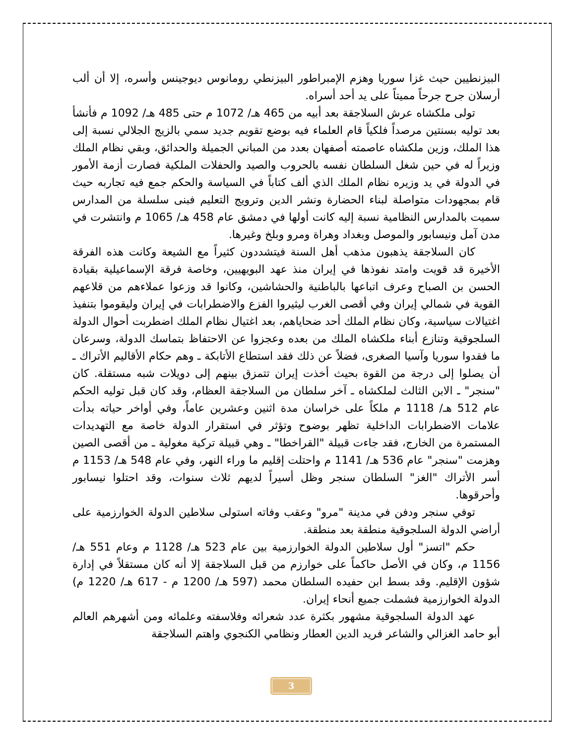البيزنطيين حيث غزا سوريا وهزم الإمبراطور البيزنطي رومانوس ديوجينس وأسره، إلا أن ألب أرسلان جرح جرحاً مميتاً على يد أحد أسراه.
تولى ملكشاه عرش السلاجقة بعد أبيه من 465 هـ/ 1072 م حتى 485 هـ/ 1092 م فأنشأ بعد توليه بسنتين مرصداً فلكياً قام العلماء فيه بوضع تقويم جديد سمي بالزيج الجلالي نسبة إلى هذا الملك، وزين ملكشاه عاصمته أصفهان بعدد من المباني الجميلة والحدائق، وبقي نظام الملك وزيراً له في حين شغل السلطان نفسه بالحروب والصيد والحفلات الملكية فصارت أزمة الأمور في الدولة في يد وزيره نظام الملك الذي ألف كتاباً في السياسة والحكم جمع فيه تجاربه حيث قام بمجهودات متواصلة لبناء الحضارة ونشر الدين وترويج التعليم فبنى سلسلة من المدارس سميت بالمدارس النظامية نسبة إليه كانت أولها في دمشق عام 458 هـ/ 1065 م وانتشرت في مدن آمل ونيسابور والموصل وبغداد وهراة ومرو وبلخ وغيرها.
كان السلاجقة يذهبون مذهب أهل السنة فيتشددون كثيراً مع الشيعة وكانت هذه الفرقة الأخيرة قد قويت وامتد نفوذها في إيران منذ عهد البويهيين، وخاصة فرقة الإسماعيلية بقيادة الحسن بن الصباح وعرف اتباعها بالباطنية والحشاشين، وكانوا قد وزعوا عملاءهم من قلاعهم القوية في شمالي إيران وفي أقصى الغرب ليثيروا الفزع والاضطرابات في إيران وليقوموا بتنفيذ اغتيالات سياسية، وكان نظام الملك أحد ضحاياهم، بعد اغتيال نظام الملك اضطربت أحوال الدولة السلجوقية وتنازع أبناء ملكشاه الملك من بعده وعجزوا عن الاحتفاظ بتماسك الدولة، وسرعان ما فقدوا سوريا وآسيا الصغرى، فضلاً عن ذلك فقد استطاع الأتابكة ـ وهم حكام الأقاليم الأتراك ـ أن يصلوا إلى درجة من القوة بحيث أخذت إيران تتمزق بينهم إلى دويلات شبه مستقلة. كان "سنجر" ـ الابن الثالث لملكشاه ـ آخر سلطان من السلاجقة العظام، وقد كان قبل توليه الحكم عام 512 هـ/ 1118 م ملكاً على خراسان مدة اثنين وعشرين عاماً، وفي أواخر حياته بدأت علامات الاضطرابات الداخلية تظهر بوضوح وتؤثر في استقرار الدولة خاصة مع التهديدات المستمرة من الخارج، فقد جاءت قبيلة "القراخطا" ـ وهي قبيلة تركية مغولية ـ من أقصى الصين وهزمت "سنجر" عام 536 هـ/ 1141 م واحتلت إقليم ما وراء النهر، وفي عام 548 هـ/ 1153 م أسر الأتراك "الغز" السلطان سنجر وظل أسيراً لديهم ثلاث سنوات، وقد احتلوا نيسابور وأحرقوها.
توفي سنجر ودفن في مدينة "مرو" وعقب وفاته استولى سلاطين الدولة الخوارزمية على أراضي الدولة السلجوقية منطقة بعد منطقة.
حكم "اتسز" أول سلاطين الدولة الخوارزمية بين عام 523 هـ/ 1128 م وعام 551 هـ/ 1156 م، وكان في الأصل حاكماً على خوارزم من قبل السلاجقة إلا أنه كان مستقلاً في إدارة شؤون الإقليم. وقد بسط ابن حفيده السلطان محمد (597 هـ/ 1200 م - 617 هـ/ 1220 م) الدولة الخوارزمية فشملت جميع أنحاء إيران.
عهد الدولة السلجوقية مشهور بكثرة عدد شعرائه وفلاسفته وعلمائه ومن أشهرهم العالم أبو حامد الغزالي والشاعر فريد الدين العطار ونظامي الكنجوي واهتم السلاجقة
3